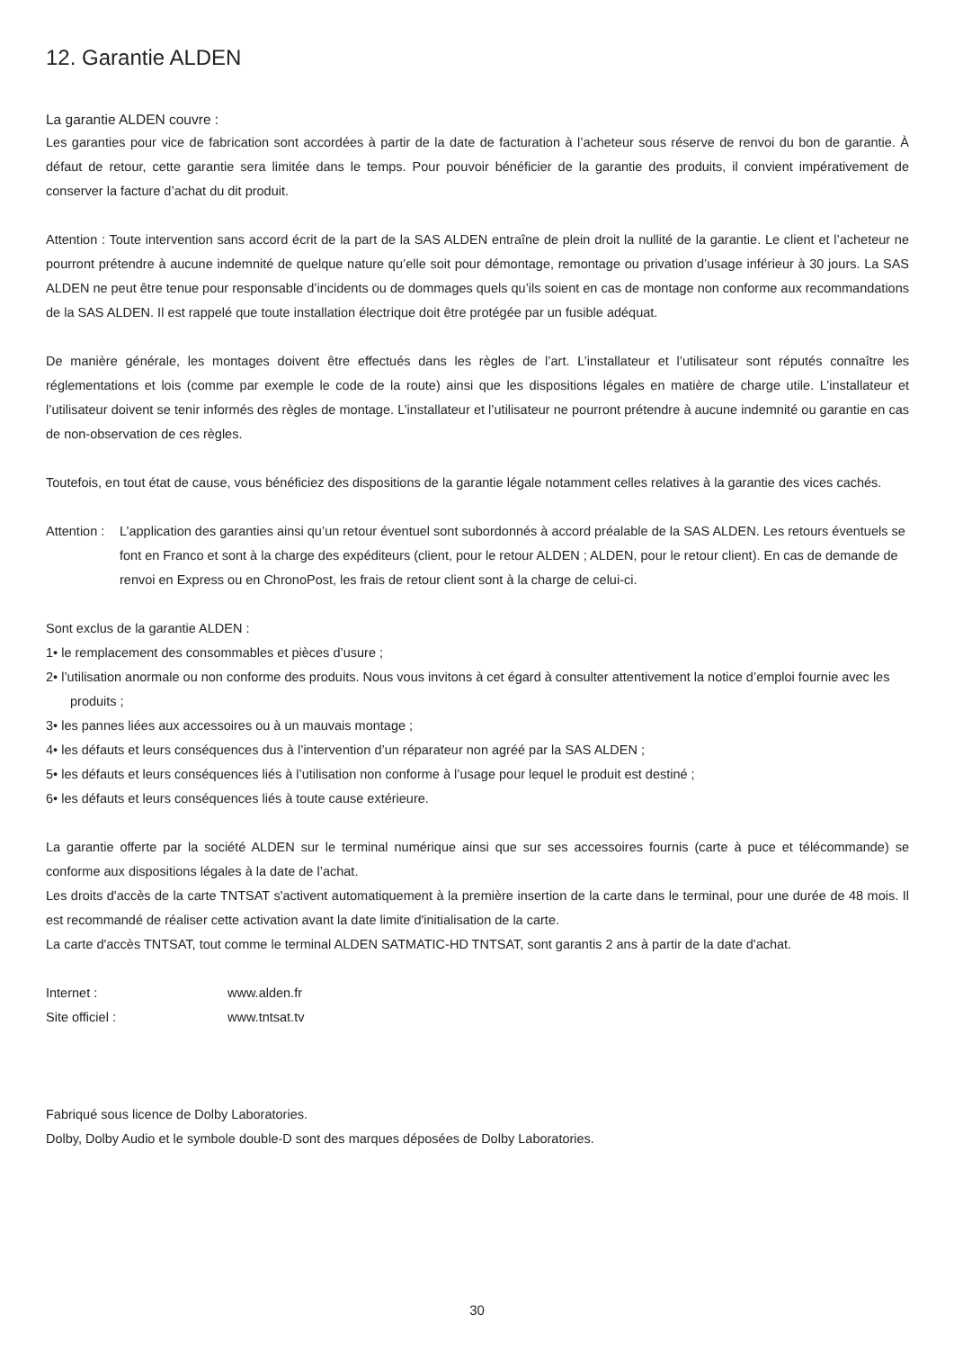12. Garantie ALDEN
La garantie ALDEN couvre :
Les garanties pour vice de fabrication sont accordées à partir de la date de facturation à l’acheteur sous réserve de renvoi du bon de garantie. À défaut de retour, cette garantie sera limitée dans le temps. Pour pouvoir bénéficier de la garantie des produits, il convient impérativement de conserver la facture d’achat du dit produit.
Attention : Toute intervention sans accord écrit de la part de la SAS ALDEN entraîne de plein droit la nullité de la garantie. Le client et l’acheteur ne pourront prétendre à aucune indemnité de quelque nature qu’elle soit pour démontage, remontage ou privation d’usage inférieur à 30 jours. La SAS ALDEN ne peut être tenue pour responsable d’incidents ou de dommages quels qu’ils soient en cas de montage non conforme aux recommandations de la SAS ALDEN. Il est rappelé que toute installation électrique doit être protégée par un fusible adéquat.
De manière générale, les montages doivent être effectués dans les règles de l’art. L’installateur et l’utilisateur sont réputés connaître les réglementations et lois (comme par exemple le code de la route) ainsi que les dispositions légales en matière de charge utile. L’installateur et l’utilisateur doivent se tenir informés des règles de montage. L’installateur et l’utilisateur ne pourront prétendre à aucune indemnité ou garantie en cas de non-observation de ces règles.
Toutefois, en tout état de cause, vous bénéficiez des dispositions de la garantie légale notamment celles relatives à la garantie des vices cachés.
Attention :
L’application des garanties ainsi qu’un retour éventuel sont subordonnés à accord préalable de la SAS ALDEN. Les retours éventuels se font en Franco et sont à la charge des expéditeurs (client, pour le retour ALDEN ; ALDEN, pour le retour client). En cas de demande de renvoi en Express ou en ChronoPost, les frais de retour client sont à la charge de celui-ci.
Sont exclus de la garantie ALDEN :
1• le remplacement des consommables et pièces d’usure ;
2• l’utilisation anormale ou non conforme des produits. Nous vous invitons à cet égard à consulter attentivement la notice d’emploi fournie avec les produits ;
3• les pannes liées aux accessoires ou à un mauvais montage ;
4• les défauts et leurs conséquences dus à l’intervention d’un réparateur non agréé par la SAS ALDEN ;
5• les défauts et leurs conséquences liés à l’utilisation non conforme à l’usage pour lequel le produit est destiné ;
6• les défauts et leurs conséquences liés à toute cause extérieure.
La garantie offerte par la société ALDEN sur le terminal numérique ainsi que sur ses accessoires fournis (carte à puce et télécommande) se conforme aux dispositions légales à la date de l’achat.
Les droits d'accès de la carte TNTSAT s'activent automatiquement à la première insertion de la carte dans le terminal, pour une durée de 48 mois. Il est recommandé de réaliser cette activation avant la date limite d'initialisation de la carte.
La carte d'accès TNTSAT, tout comme le terminal ALDEN SATMATIC-HD TNTSAT, sont garantis 2 ans à partir de la date d'achat.
Internet : www.alden.fr
Site officiel : www.tntsat.tv
Fabriqué sous licence de Dolby Laboratories.
Dolby, Dolby Audio et le symbole double-D sont des marques déposées de Dolby Laboratories.
30